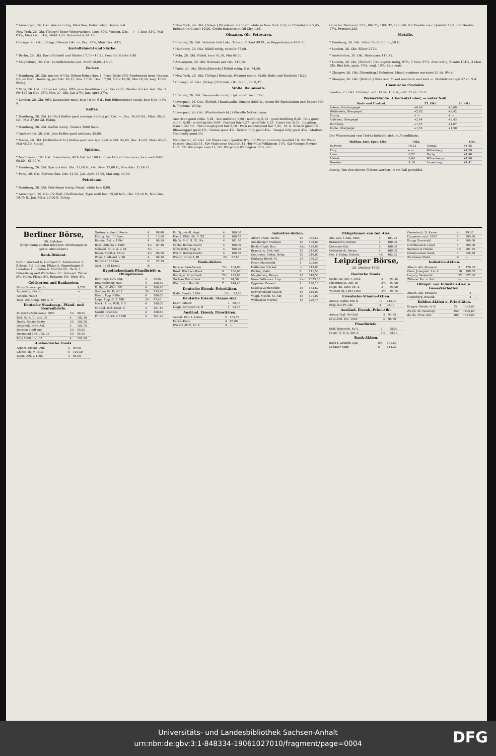* Antwerpen, 26. Okt. Weizen ruhig, Mais flau, Hafer ruhig, Gerste fest.
New York, 26. Okt. [Telegr.] Roter Winterweizen. Loco 80¾. Weizen, Okt. — (—), Dez. 81¼, Mai 83¾, Mais Okt. 54¾, Mehl 3,20. Getreidefracht 1½.
Chicago, 26. Okt. [Telegr.] Weizen Okt. —, Dez. 72⅝, Mais Dez. 43¼.
Kartoffelmehl und Stärke.
* Berlin, 26. Okt. Kartoffelmehl und Stärke 17,75—18,25. Feuchte Stärke 9,40.
* Magdeburg, 26. Okt. Kartoffelstärke und -Mehl 18,00—18,25.
Zucker.
* Hamburg, 26. Okt. nachm. 6 Uhr. Rüben-Rohzucker, 1. Prod. Basis 88% Rendement neue Usance, frei an Bord Hamburg, per Okt. 18,15, Nov. 17,90, Dez. 17,98, März 18,30, Mai 18,50, Aug. 18,80. Stetig.
* Paris, 26. Okt. Rohzucker ruhig. 88% neue Kondition 23,25 bis 22,75. Weißer Zucker fest. No. 3 für 100 kg Okt. 26⅞, Nov. 27, Okt.-Jan 27⅛, Jan.-April 27¾.
* London, 26. Okt. 96% Javazucker matt, loco 10 sh. 6 d., Roh-Rübenzucker stetig, loco 8 sh. 11¼ d.
Kaffee.
* Hamburg, 26. Okt. [6 Uhr.] Kaffee good average Santos per Okt. —, Dez. 36,00 Gd., März 36,50 Gd., Mai 37,00 Gd. Ruhig.
* Hamburg, 26. Okt. Kaffee stetig. Umsatz 3000 Sack.
* Amsterdam, 26. Okt. Java-Kaffee good ordinary 35,00.
* Havre, 26. Okt. [Schlußbericht.] Kaffee good average Santos Okt. 45,00, Dez. 45,00, März 45,25, Mai 45,50. Stetig.
Spiritus.
* Nordhausen, 26. Okt. Branntwein, 40% Vol. für 100 kg ohne Faß ab Brennerei, loco und Oktbr. 60,50—61,50 M.
* Hamburg, 26. Okt. Spiritus fest. Okt. 17,00 G., Okt.-Nov. 17,00 G., Nov.-Dez. 17,00 G.
* Paris, 26. Okt. Spiritus flau. Okt. 41,50, Jan.-April 43,00, Mai-Aug. 44,00.
Petroleum.
* Hamburg, 26. Okt. Petroleum stetig. Stand. white loco 6,80.
* Antwerpen, 26. Okt. [Schluß.] Raffiniertes, Type weiß loco 19,50 bzB., Okt. 19,50 B., Nov.-Dez. 19,75 B., Jan.-März 20,00 B. Ruhig.
* New York, 26. Okt. [Telegr.] Petroleum Standard white in New York 7,50, in Philadelphia 7,45, Refined (in Cases) 10,00, Credit Balances at Oil City 1,58.
Ölsaaten. Öle. Fettwaren.
* Bremen, 26. Okt. Schmalz fest Loko, Tubs u. Firkins 49 Pf., in Doppeleimern 49¾ Pf.
* Hamburg, 26. Okt. Rüböl ruhig, verzollt 67,00.
* Köln, 26. Okt. Rüböl, loco 70,50, Mai 66,00.
* Antwerpen, 26. Okt. Schmalz per Okt. 119,00.
* Paris, 26. Okt. [Schlußbericht.] Rüböl ruhig. Okt. 74,50.
* New York, 26. Okt. [Telegr.] Schmalz, Western steam 10,00, Rohe und Brothers 10,25.
* Chicago, 26. Okt. [Telegr.] Schmalz, Okt. 9,75, Jan. 8,37.
Wolle. Baumwolle.
* Bremen, 26. Okt. Baumwolle unreg. Upl. middl. loco 59½.
* Liverpool, 26. Okt. [Schluß.] Baumwolle. Umsatz 5000 B., davon für Spekulation und Export 500 B. Tendenz: Willig.
* Liverpool, 26. Okt. (Wochenbericht.) Offizielle Notierungen.
American good ordin. 5,64 · low middling 5,90 · middling 6,12 · good middling 6,26 · fully good middl. 6,40 · middling fair 6,68 · Pernam fair 6,27 · good fair 6,53 · Ceara fair 6,32 · Egyptian brown fair 8½ · Peru rough good fair 8,10 · Peru moodergood fair 7,45 · M. G. Broach good 5⅞ · Bhownugger good 4⅞ · Oomra good 4¾ · Scinde fully good 4⁵⁄₁₆ · Bengal fully good 4⁵⁄₁₆ · Madras Tinnevelly good 5⅝
Manchester, 26. Okt. 20r Water cour. Qualität 8⅞, 30r Water courante Qualität 10, 30r Water bessere Qualität 11, 40r Mule cour. Qualität 11, 40r Mule Wilkinson 11½, 42r Pincops Reyner 10¼, 32r Warpcops Lees 11, 36r Warpcops Wellington 11⅝, 60r
Cops für Nähzwirn 21½, 80r 25, 100r 32, 120r 40, 40r Double cour. Qualität 12¼, 60r Double 17¼, Printers 258.
Metalle.
* Hamburg, 26. Okt. Silber 95,00 Br., 95,50 G.
* London, 26. Okt. Silber 32⁷⁄₁₆.
* Amsterdam, 26. Okt. Bankazinn 119,75.
* London, 26. Okt. [Schluß.] Chilikupfer stetig, 97¼, 3 Mon. 97⅞. Zinn willig, Straits 194¾, 3 Mon. 195. Blei fest, span. 19⅝, engl. 19⅞. Zink matt.
* Glasgow, 26. Okt. [Vormittag.] Roheisen. Mixed numbers warrants 57 sh. 9½ d.
* Glasgow, 26. Okt. [Schluß.] Roheisen. Mixed numbers warrants —. Middelsborough 57 sh. 9 d.
Chemische Produkte.
London, 25. Okt. Chilisalp. ord. 11 sh. 10½ d., raff. 12 sh. 7½ d.
Wasserstände. + bedeutet über, — unter Null.
| Saale und Unstrut. | 25. Okt. | 26. Okt. |
| --- | --- | --- |
| Artern, Brückenpegel | +0,60 | +0,60 |
| Weißenfels, Oberpegel | +2,42 | +2,42 |
| Trotha | + — | + — |
| Alsleben, Oberpegel | +2,44 | +2,43 |
| Bernburg | +1,07 | +1,07 |
| Kalbe, Oberpegel | +1,52 | +1,50 |
Der Wasserstand von Trotha befindet sich im Abendblatte.
| Moldau. Iser. Eger. Elbe. | Okt. | | Okt. |
| --- | --- | --- | --- |
| Budweis | +0,12 | Torgau | +1,06 |
| Prag | + — | Wittenberg | +1,89 |
| Laun | -0,22 | Barby | +1,48 |
| Melnik | -0,04 | Wittenberge | +1,86 |
| Dresden | -1,16 | Lauenburg | +1,41 |
Aussig. Von den oberen Plätzen werden 14 cm Fall gemeldet.
Berliner Börse,
26. Oktober.
(Ergänzung zu den telephon. Meldungen im gestr. Abendblatt.)
Bank-Diskont.
Berlin Wechsel 6, Lombard 7. Amsterdam 5. Brüssel 4½. Italien. Plätze 5. Kopenhagen 6. Lissabon 4. London 6. Madrid 4½. Paris 3. Petersburg und Warschau 7½. Schwed. Plätze 5½. Norw. Plätze 5½. Schweiz 5½. Wien 4½.
Geldsorten und Banknoten.
| Münz-Dukaten pr. St. | 9,738 |
| Imperials, alte do. | — |
| Amerik. Noten | — |
| Russ. Zoll-Coup. 100 G.-R. | — |
Deutsche Staatspap., Pfand- und Rentenbriefe.
| D. Reichs-Schatzanw. 1905 | 3½ | 98,50 |
| Bad. St.-A. 01 unc. 09 | 4 | 102,10 |
| Hamb. Staats-Rente | 3½ | 102,50 |
| Ostpreuß. Prov.-Anl. | 4 | 103,75 |
| Barmen Stadt-Anl. | 3½ | 94,60 |
| Dortmund 1891, 98, 03 | 3½ | 95,40 |
| Köln 1900 unc. 05 | 4 | 101,80 |
Ausländische Fonds.
| Argent. Eisenb.-Anl. | 5 | 99,60 |
| Chines. do. v. 1895 | 6 | 104,50 |
| Japan. Anl. v. 1905 | 4 | 85,60 |
| Oesterr. einheitl. Rente | 4 | 98,40 |
| Portug. Anl. III Spec. | 3 | 13,60 |
| Rumän. Anl. v. 1894 | 4 | 90,00 |
| Russ. Anleihe v. 1905 | 4½ | 87,40 |
| Schwed. St.-R.-A. v. 04 | 3½ | — |
| Bukar. Stadt-A. 88 cv. | 4½ | 99,90 |
| Wien. Stadt-Anl. v. 98 | 4 | 99,10 |
| Barletta 100 Lire | fr. | 27,30 |
| Oest. 1858 Kredit | fr. | — |
Hypothekenbank-Pfandbriefe u. Obligationen.
| Berl. Hyp. 80% abg. | 4 | 99,00 |
| Braunschweig-Han. | 4 | 100,40 |
| D. Hyp.-B.-Pfdb. VII | 4 | 100,40 |
| Gothaer Gr. Pr.-Pf. I | 3½ | 135,40 |
| Hamb. Hyp.-Pfdbr. | 4 | 100,00 |
| Leipz. Hyp.-B. S. VIII | 3½ | 97,40 |
| Meckl. H.-u. W.-B. S. V | 4 | 100,00 |
| Mitteld. Bod.-Cred.-A. | 4 | 101,10 |
| Nordd. Grundcr. | 4 | 100,80 |
| Pr. Ctr.-Bd.-Cr. v. 1890 | 4 | 101,20 |
| Pr. Hyp.-A.-B. abgk. | 4 | 100,00 |
| Preuß. Pfdb. Bk. S. XX | 4 | 100,75 |
| Rh.-W.-B. C. S. IX, IXa | 4 | 101,00 |
| Sächs. Boden-Credit | 4 | 100,30 |
| Schwarzbg. Hyp.-B. | 4 | 100,20 |
| Westd. Boden-Credit | 4 | 100,30 |
| Westpr. ritter. I, IB | 3½ | 97,80 |
Bank-Aktien.
| Barmer Bank-Verein | 7½ | 134,00 |
| Bresl. Wechsel.-Bank | 6 | 106,60 |
| Danziger Privatbank | 7½ | 123,90 |
| Gothaer Privatbank | 5 | 94,50 |
| Westdtsch. Bod.-Kr. | 7 | 144,40 |
Deutsche Eisenb.-Prioritäten.
| Halb.-Blankb. 1884 c. | 3½ | 93,50 |
Deutsche Eisenb. Stamm-Akt.
| Eutin-Lübeck | 3 | 88,75 |
| Liegn.-Rawitsch Lt. B | 4 | 94,75 |
Ausländ. Eisenb. Prioritäten.
| Anatol. Bhn. I. kleine | 5 | 103,75 |
| Kursk.-Kiew | 4 | 85,00 |
| Warsch.-W. X, XI. S. | 4 | — |
Industrie-Aktien.
| Albert Chem. Werke | 19 | 385,50 |
| Annaburger Steingut | 10 | 178,00 |
| Berlin-Charl. Bau. | frco | 426,00 |
| Braunk.-u. Brik.-Ind. | 12 | 213,00 |
| Continent. Elektr. Nrbg. | 10 | 216,00 |
| Dürkopp Bielef. M. | 28 | 350,25 |
| Façon Mannstädt | 4 | 203,00 |
| Hoffmann Stärkef. | — | 213,00 |
| Körting, Gebr. | 8 | 111,50 |
| Magdeburg. Bergw. | 28 | 518,50 |
| Neue Bellevue i. Liqu. | frco | 1055,00 |
| Oppelner Zement | 9 | 190,10 |
| Saxonia Zementfabr. | 18 | 162,60 |
| Schwartzkopff Masch. | 16 | 240,00 |
| Voigtl. Masch. St.-Akt | 18 | 191,00 |
| Wollwaren Merkur | 15 | 220,75 |
Obligationen von Ind.-Ges.
| Akt.-Ges. f. Anil. Fabr. | 4 | 104,25 |
| Braunschw. Kohlen | 4 | 100,00 |
| Dessauer Gas | 4 | 100,00 |
| Gelsenkirch. Bergw. | 4 | 100,00 |
| Ges. f. Elektr. Untern. | 4½ | 102,25 |
Leipziger Börse,
26. Oktober 1906.
Deutsche Fonds.
| Sächs. St.-Anl. v. 1855 | 3 | 93,25 |
| Chemnitz St.-Anl. 89 | 3½ | 97,00 |
| Leipz. do. 1865 Th.-A. | 3 | 96,00 |
| Wurzen do. 1893-1905 | 3½ | 98,75 |
Eisenbahn-Stamm-Aktien.
| Aussig-Teplitz 500 fl. | 11 | 243,00 |
| Prag-Dux Pr.-Akt. | 4 | 98,10 |
Ausländ. Eisenb.-Prior.-Obl.
| Aussig-Tepl. 96 Gold | 3 | 93,85 |
| Graz-Köfl. Em. 1902 | 4 | 98,50 |
Pfandbriefe.
| Erbl. Rittersch. Kr.-V. | 3 | 88,00 |
| Leipz. H.-B. u. Anl.-S. | 3½ | 98,10 |
Bank-Aktien.
| Bank f. Grundb. Lpz. | 8½ | 131,50 |
| Löbauer Bank | 6 | 114,25 |
| Gewerksch. D. Kaiser | 4 | 99,00 |
| Harpener conv. 1892 | 4 | 100,00 |
| Krupp Gussstahl | 4 | 100,00 |
| Norddeutsch. Lloyd | 4 | 100,00 |
| Siemens & Halske | 4½ | 101,75 |
| Oberlausitzer Bank | 7 | 138,50 |
| Zwickauer Bank | 6 | — |
Industrie-Aktien.
| Altenb. Akt.-Brauerei | 9 | 170,00 |
| Gera. Jutespinn. Lit. A | 18 | 289,50 |
| Leipzig. Vereinsbr. | 22 | 322,00 |
| Zittauer Par. u. Sol. | — | — |
Obligat. von Industrie-Ges. u. Gewerkschaften.
| Altenb. Akt.-Brauerei | 4 | — |
| Naumburg. Braunk. | 4 | — |
Kohlen-Aktien u. Prioritäten.
| Erzgeb. Steink.-A.-V. | 55 | 1365,00 |
| Zwick. St.-Vereinsgl. | 150 | 1800,00 |
| do. do. Prior.-Akt. | 108 | 1475,00 |
Universitäts- und Landesbibliothek Sachsen-Anhalt
urn:nbn:de:gbv:3:1-848334-19061027010/fragment/page=0004
DFG